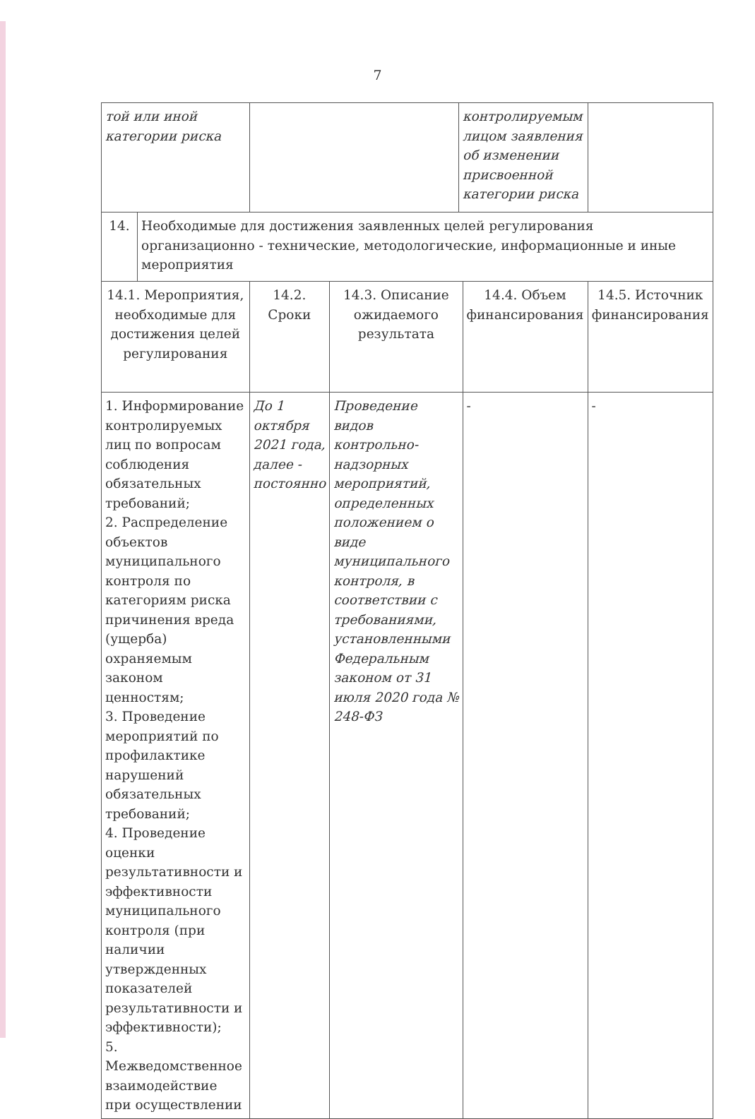7
| той или иной категории риска | | | | контролируемым лицом заявления об изменении присвоенной категории риска | | |
| 14. | Необходимые для достижения заявленных целей регулирования организационно - технические, методологические, информационные и иные мероприятия | | | | | |
| 14.1. Мероприятия, необходимые для достижения целей регулирования | | 14.2. Сроки | 14.3. Описание ожидаемого результата | | 14.4. Объем финансирования | 14.5. Источник финансирования |
| 1. Информирование контролируемых лиц по вопросам соблюдения обязательных требований; 2. Распределение объектов муниципального контроля по категориям риска причинения вреда (ущерба) охраняемым законом ценностям; 3. Проведение мероприятий по профилактике нарушений обязательных требований; 4. Проведение оценки результативности и эффективности муниципального контроля (при наличии утвержденных показателей результативности и эффективности); 5. Межведомственное взаимодействие при осуществлении | | До 1 октября 2021 года, далее - постоянно | Проведение видов контрольно-надзорных мероприятий, определенных положением о виде муниципального контроля, в соответствии с требованиями, установленными Федеральным законом от 31 июля 2020 года № 248-ФЗ | | - | - |